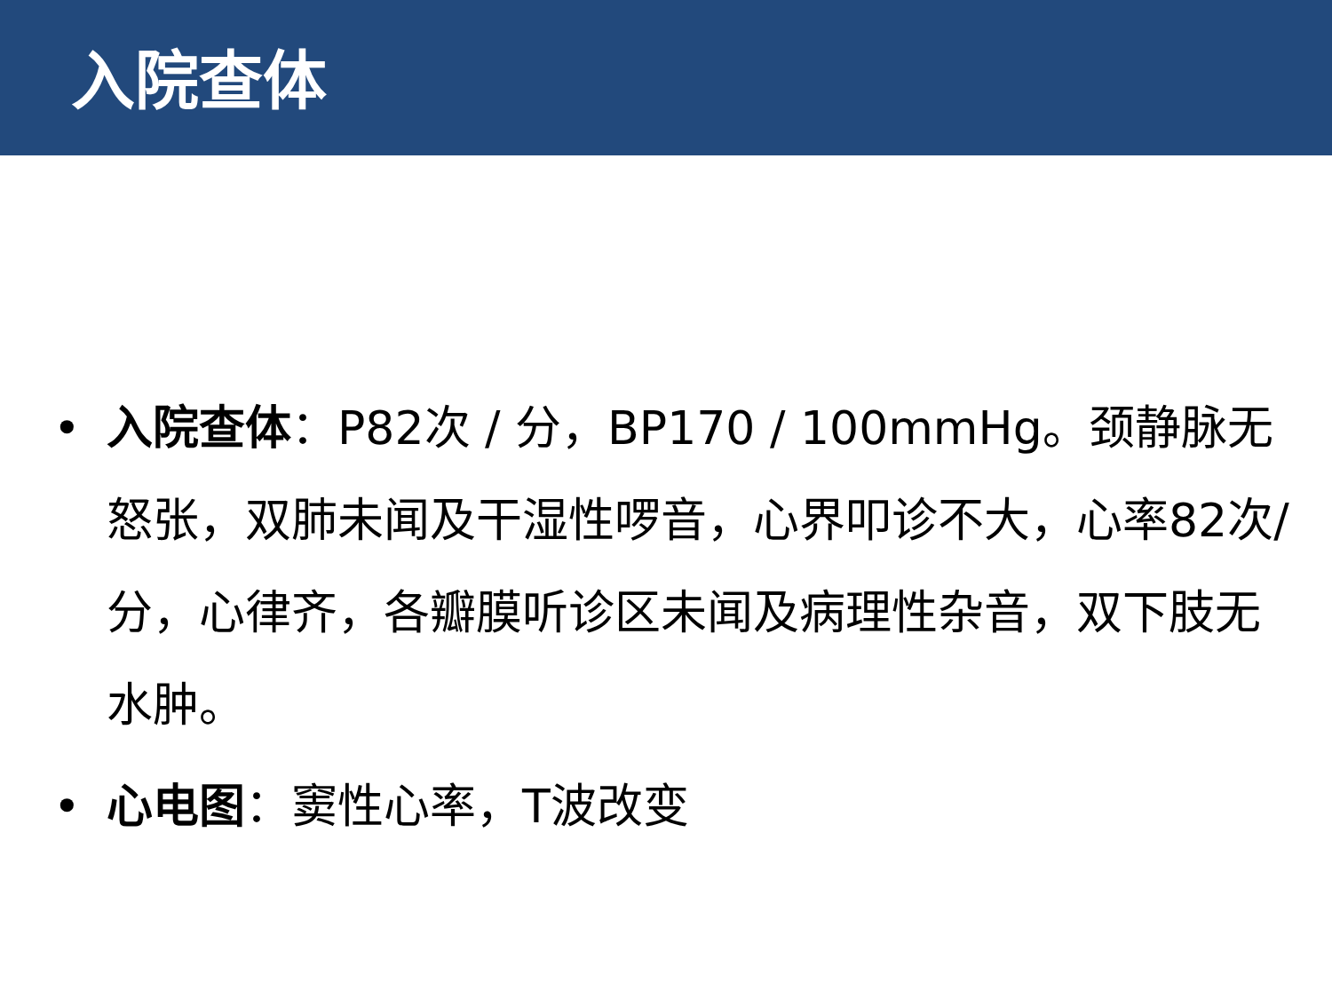入院查体
• 入院查体：P82次 / 分，BP170 / 100mmHg。颈静脉无怒张，双肺未闻及干湿性啰音，心界叩诊不大，心率82次/分，心律齐，各瓣膜听诊区未闻及病理性杂音，双下肢无水肿。
• 心电图：窦性心率，T波改变